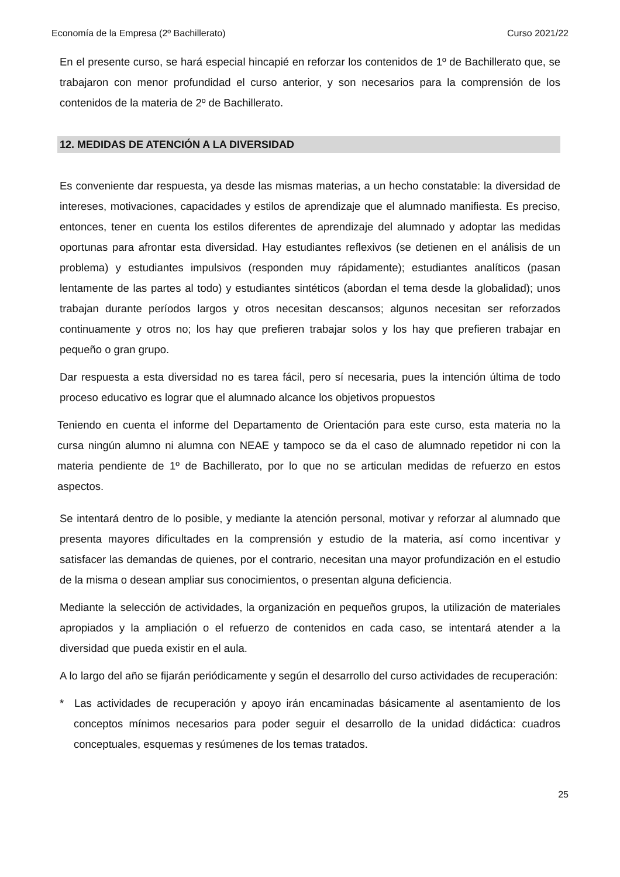Economía de la Empresa (2º Bachillerato) Curso 2021/22
En el presente curso, se hará especial hincapié en reforzar los contenidos de 1º de Bachillerato que, se trabajaron con menor profundidad el curso anterior, y son necesarios para la comprensión de los contenidos de la materia de 2º de Bachillerato.
12. MEDIDAS DE ATENCIÓN A LA DIVERSIDAD
Es conveniente dar respuesta, ya desde las mismas materias, a un hecho constatable: la diversidad de intereses, motivaciones, capacidades y estilos de aprendizaje que el alumnado manifiesta. Es preciso, entonces, tener en cuenta los estilos diferentes de aprendizaje del alumnado y adoptar las medidas oportunas para afrontar esta diversidad. Hay estudiantes reflexivos (se detienen en el análisis de un problema) y estudiantes impulsivos (responden muy rápidamente); estudiantes analíticos (pasan lentamente de las partes al todo) y estudiantes sintéticos (abordan el tema desde la globalidad); unos trabajan durante períodos largos y otros necesitan descansos; algunos necesitan ser reforzados continuamente y otros no; los hay que prefieren trabajar solos y los hay que prefieren trabajar en pequeño o gran grupo.
Dar respuesta a esta diversidad no es tarea fácil, pero sí necesaria, pues la intención última de todo proceso educativo es lograr que el alumnado alcance los objetivos propuestos
Teniendo en cuenta el informe del Departamento de Orientación para este curso, esta materia no la cursa ningún alumno ni alumna con NEAE y tampoco se da el caso de alumnado repetidor ni con la materia pendiente de 1º de Bachillerato, por lo que no se articulan medidas de refuerzo en estos aspectos.
Se intentará dentro de lo posible, y mediante la atención personal, motivar y reforzar al alumnado que presenta mayores dificultades en la comprensión y estudio de la materia, así como incentivar y satisfacer las demandas de quienes, por el contrario, necesitan una mayor profundización en el estudio de la misma o desean ampliar sus conocimientos, o presentan alguna deficiencia.
Mediante la selección de actividades, la organización en pequeños grupos, la utilización de materiales apropiados y la ampliación o el refuerzo de contenidos en cada caso, se intentará atender a la diversidad que pueda existir en el aula.
A lo largo del año se fijarán periódicamente y según el desarrollo del curso actividades de recuperación:
* Las actividades de recuperación y apoyo irán encaminadas básicamente al asentamiento de los conceptos mínimos necesarios para poder seguir el desarrollo de la unidad didáctica: cuadros conceptuales, esquemas y resúmenes de los temas tratados.
25